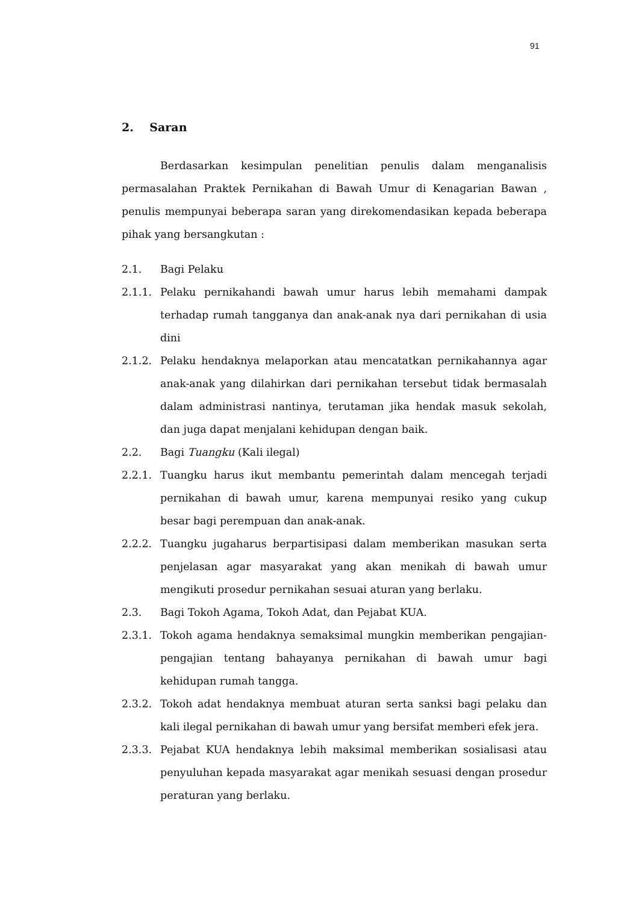91
2. Saran
Berdasarkan kesimpulan penelitian penulis dalam menganalisis permasalahan Praktek Pernikahan di Bawah Umur di Kenagarian Bawan , penulis mempunyai beberapa saran yang direkomendasikan kepada beberapa pihak yang bersangkutan :
2.1. Bagi Pelaku
2.1.1. Pelaku pernikahandi bawah umur harus lebih memahami dampak terhadap rumah tangganya dan anak-anak nya dari pernikahan di usia dini
2.1.2. Pelaku hendaknya melaporkan atau mencatatkan pernikahannya agar anak-anak yang dilahirkan dari pernikahan tersebut tidak bermasalah dalam administrasi nantinya, terutaman jika hendak masuk sekolah, dan juga dapat menjalani kehidupan dengan baik.
2.2. Bagi Tuangku (Kali ilegal)
2.2.1. Tuangku harus ikut membantu pemerintah dalam mencegah terjadi pernikahan di bawah umur, karena mempunyai resiko yang cukup besar bagi perempuan dan anak-anak.
2.2.2. Tuangku jugaharus berpartisipasi dalam memberikan masukan serta penjelasan agar masyarakat yang akan menikah di bawah umur mengikuti prosedur pernikahan sesuai aturan yang berlaku.
2.3. Bagi Tokoh Agama, Tokoh Adat, dan Pejabat KUA.
2.3.1. Tokoh agama hendaknya semaksimal mungkin memberikan pengajian-pengajian tentang bahayanya pernikahan di bawah umur bagi kehidupan rumah tangga.
2.3.2. Tokoh adat hendaknya membuat aturan serta sanksi bagi pelaku dan kali ilegal pernikahan di bawah umur yang bersifat memberi efek jera.
2.3.3. Pejabat KUA hendaknya lebih maksimal memberikan sosialisasi atau penyuluhan kepada masyarakat agar menikah sesuasi dengan prosedur peraturan yang berlaku.